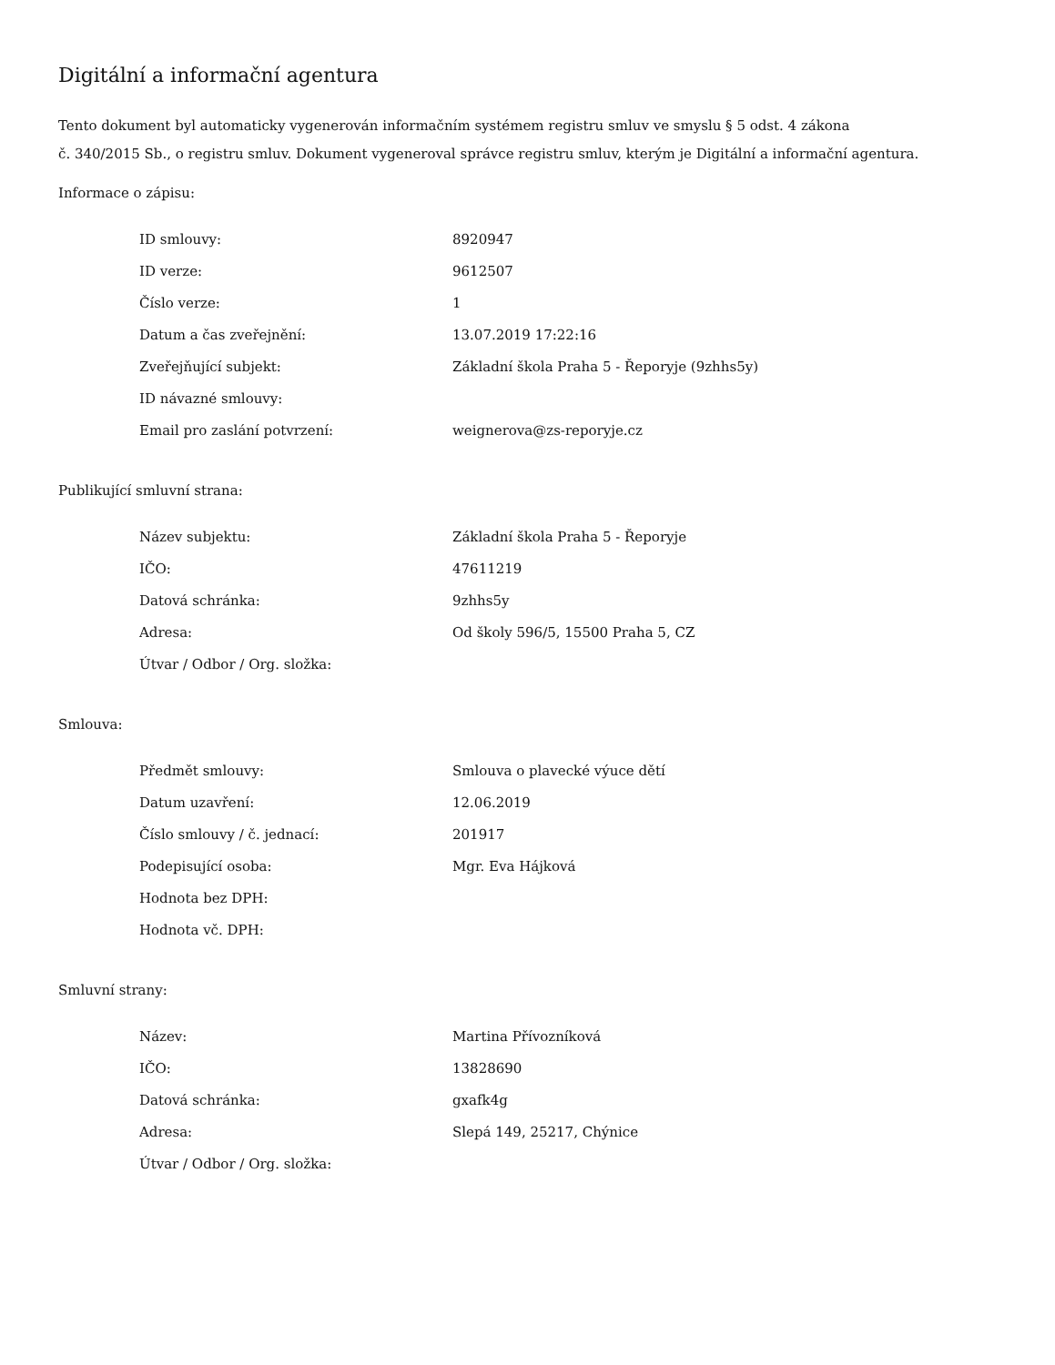Digitální a informační agentura
Tento dokument byl automaticky vygenerován informačním systémem registru smluv ve smyslu § 5 odst. 4 zákona
č. 340/2015 Sb., o registru smluv. Dokument vygeneroval správce registru smluv, kterým je Digitální a informační agentura.
Informace o zápisu:
| ID smlouvy: | 8920947 |
| ID verze: | 9612507 |
| Číslo verze: | 1 |
| Datum a čas zveřejnění: | 13.07.2019 17:22:16 |
| Zveřejňující subjekt: | Základní škola Praha 5 - Řeporyje (9zhhs5y) |
| ID návazné smlouvy: | |
| Email pro zaslání potvrzení: | weignerova@zs-reporyje.cz |
Publikující smluvní strana:
| Název subjektu: | Základní škola Praha 5 - Řeporyje |
| IČO: | 47611219 |
| Datová schránka: | 9zhhs5y |
| Adresa: | Od školy 596/5, 15500 Praha 5, CZ |
| Útvar / Odbor / Org. složka: | |
Smlouva:
| Předmět smlouvy: | Smlouva o plavecké výuce dětí |
| Datum uzavření: | 12.06.2019 |
| Číslo smlouvy / č. jednací: | 201917 |
| Podepisující osoba: | Mgr. Eva Hájková |
| Hodnota bez DPH: | |
| Hodnota vč. DPH: | |
Smluvní strany:
| Název: | Martina Přívozníková |
| IČO: | 13828690 |
| Datová schránka: | gxafk4g |
| Adresa: | Slepá 149, 25217, Chýnice |
| Útvar / Odbor / Org. složka: | |